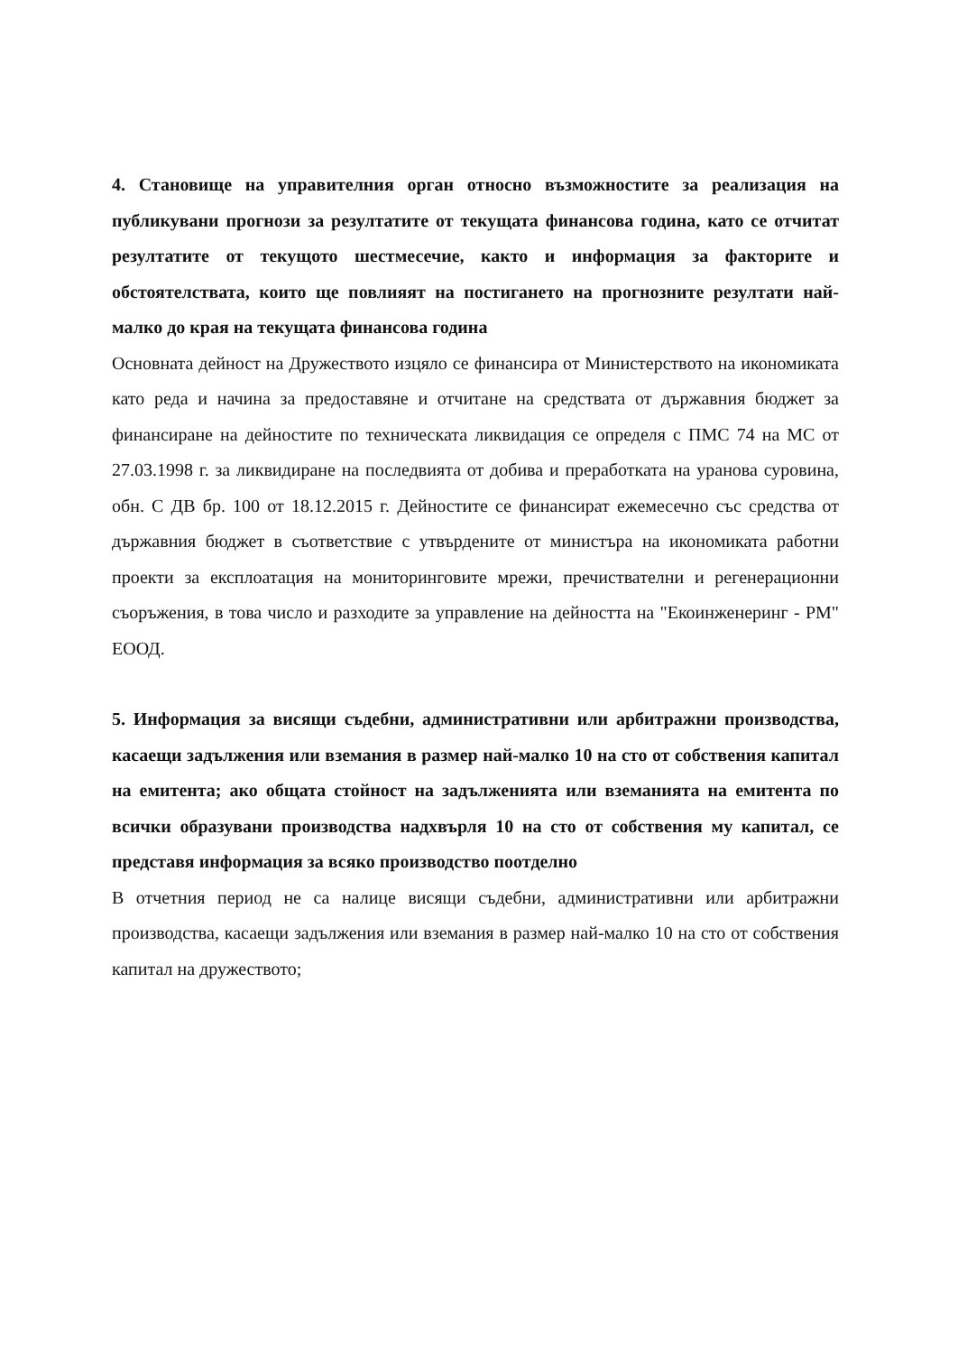4. Становище на управителния орган относно възможностите за реализация на публикувани прогнози за резултатите от текущата финансова година, като се отчитат резултатите от текущото шестмесечие, както и информация за факторите и обстоятелствата, които ще повлияят на постигането на прогнозните резултати най-малко до края на текущата финансова година
Основната дейност на Дружеството изцяло се финансира от Министерството на икономиката като реда и начина за предоставяне и отчитане на средствата от държавния бюджет за финансиране на дейностите по техническата ликвидация се определя с ПМС 74 на МС от 27.03.1998 г. за ликвидиране на последвията от добива и преработката на уранова суровина, обн. С ДВ бр. 100 от 18.12.2015 г. Дейностите се финансират ежемесечно със средства от държавния бюджет в съответствие с утвърдените от министъра на икономиката работни проекти за експлоатация на мониторинговите мрежи, пречиствателни и регенерационни съоръжения, в това число и разходите за управление на дейността на "Екоинженеринг - РМ" ЕООД.
5. Информация за висящи съдебни, административни или арбитражни производства, касаещи задължения или вземания в размер най-малко 10 на сто от собствения капитал на емитента; ако общата стойност на задълженията или вземанията на емитента по всички образувани производства надхвърля 10 на сто от собствения му капитал, се представя информация за всяко производство поотделно
В отчетния период не са налице висящи съдебни, административни или арбитражни производства, касаещи задължения или вземания в размер най-малко 10 на сто от собствения капитал на дружеството;